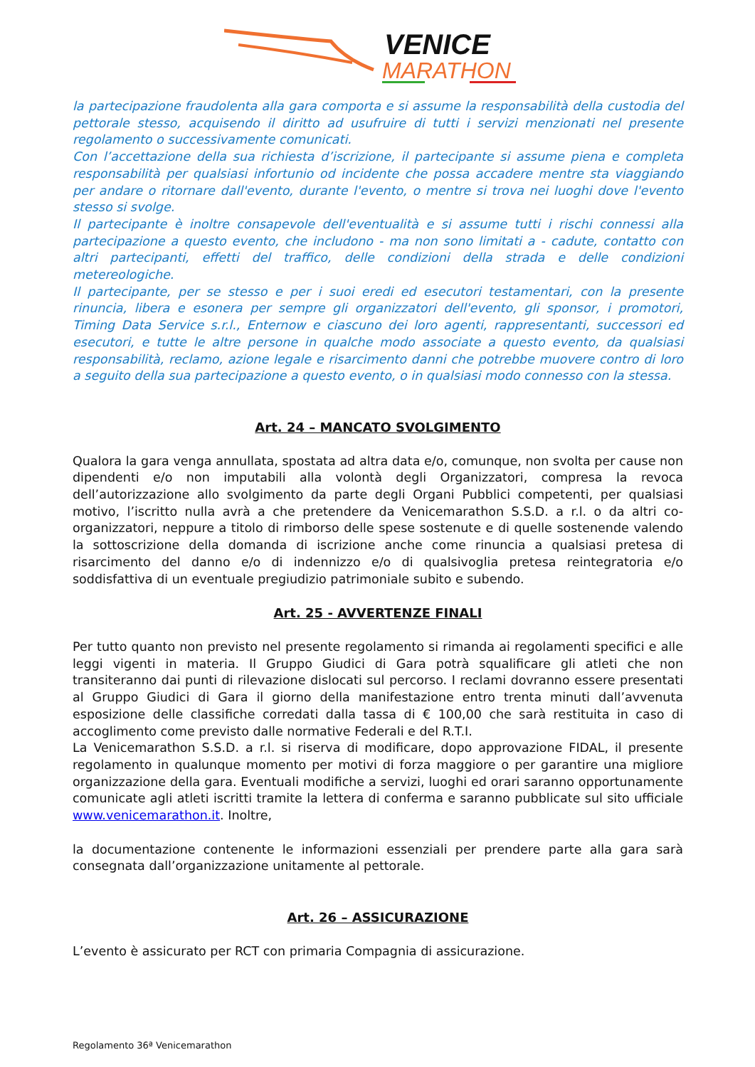VENICE
MARATHON
la partecipazione fraudolenta alla gara comporta e si assume la responsabilità della custodia del pettorale stesso, acquisendo il diritto ad usufruire di tutti i servizi menzionati nel presente regolamento o successivamente comunicati.
Con l’accettazione della sua richiesta d’iscrizione, il partecipante si assume piena e completa responsabilità per qualsiasi infortunio od incidente che possa accadere mentre sta viaggiando per andare o ritornare dall'evento, durante l'evento, o mentre si trova nei luoghi dove l'evento stesso si svolge.
Il partecipante è inoltre consapevole dell'eventualità e si assume tutti i rischi connessi alla partecipazione a questo evento, che includono - ma non sono limitati a - cadute, contatto con altri partecipanti, effetti del traffico, delle condizioni della strada e delle condizioni metereologiche.
Il partecipante, per se stesso e per i suoi eredi ed esecutori testamentari, con la presente rinuncia, libera e esonera per sempre gli organizzatori dell'evento, gli sponsor, i promotori, Timing Data Service s.r.l., Enternow e ciascuno dei loro agenti, rappresentanti, successori ed esecutori, e tutte le altre persone in qualche modo associate a questo evento, da qualsiasi responsabilità, reclamo, azione legale e risarcimento danni che potrebbe muovere contro di loro a seguito della sua partecipazione a questo evento, o in qualsiasi modo connesso con la stessa.
Art. 24 – MANCATO SVOLGIMENTO
Qualora la gara venga annullata, spostata ad altra data e/o, comunque, non svolta per cause non dipendenti e/o non imputabili alla volontà degli Organizzatori, compresa la revoca dell’autorizzazione allo svolgimento da parte degli Organi Pubblici competenti, per qualsiasi motivo, l’iscritto nulla avrà a che pretendere da Venicemarathon S.S.D. a r.l. o da altri co-organizzatori, neppure a titolo di rimborso delle spese sostenute e di quelle sostenende valendo la sottoscrizione della domanda di iscrizione anche come rinuncia a qualsiasi pretesa di risarcimento del danno e/o di indennizzo e/o di qualsivoglia pretesa reintegratoria e/o soddisfattiva di un eventuale pregiudizio patrimoniale subito e subendo.
Art. 25 - AVVERTENZE FINALI
Per tutto quanto non previsto nel presente regolamento si rimanda ai regolamenti specifici e alle leggi vigenti in materia. Il Gruppo Giudici di Gara potrà squalificare gli atleti che non transiteranno dai punti di rilevazione dislocati sul percorso. I reclami dovranno essere presentati al Gruppo Giudici di Gara il giorno della manifestazione entro trenta minuti dall’avvenuta esposizione delle classifiche corredati dalla tassa di € 100,00 che sarà restituita in caso di accoglimento come previsto dalle normative Federali e del R.T.I.
La Venicemarathon S.S.D. a r.l. si riserva di modificare, dopo approvazione FIDAL, il presente regolamento in qualunque momento per motivi di forza maggiore o per garantire una migliore organizzazione della gara. Eventuali modifiche a servizi, luoghi ed orari saranno opportunamente comunicate agli atleti iscritti tramite la lettera di conferma e saranno pubblicate sul sito ufficiale www.venicemarathon.it. Inoltre,
la documentazione contenente le informazioni essenziali per prendere parte alla gara sarà consegnata dall’organizzazione unitamente al pettorale.
Art. 26 – ASSICURAZIONE
L’evento è assicurato per RCT con primaria Compagnia di assicurazione.
Regolamento 36ª Venicemarathon